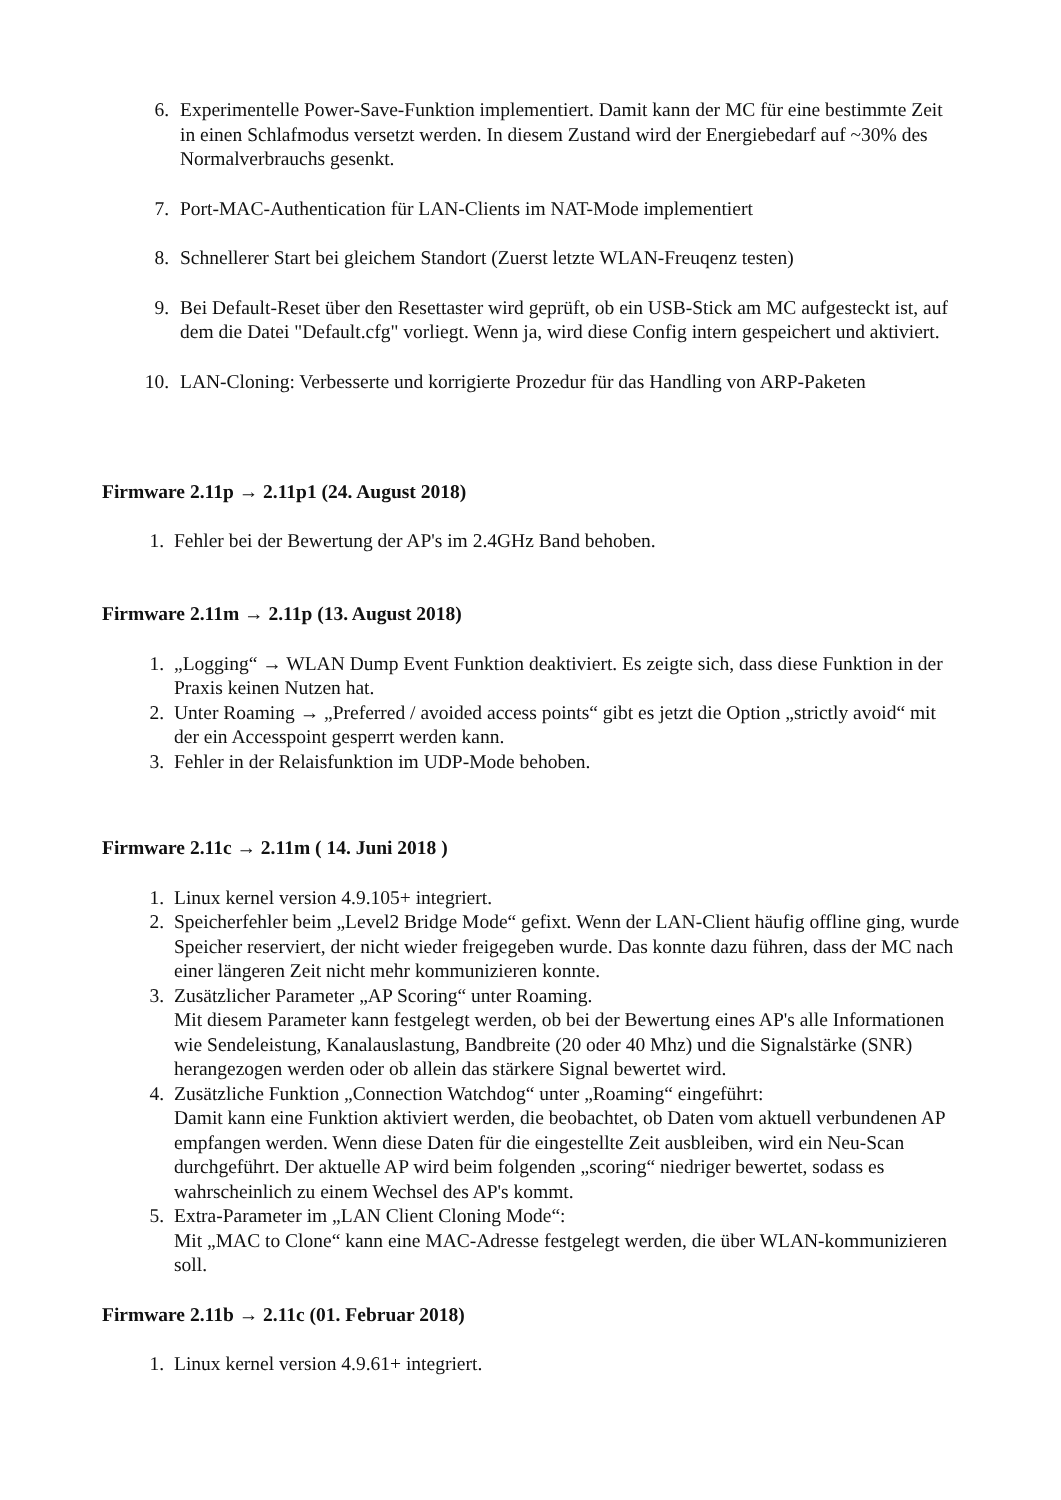6. Experimentelle Power-Save-Funktion implementiert. Damit kann der MC für eine bestimmte Zeit in einen Schlafmodus versetzt werden. In diesem Zustand wird der Energiebedarf auf ~30% des Normalverbrauchs gesenkt.
7. Port-MAC-Authentication für LAN-Clients im NAT-Mode implementiert
8. Schnellerer Start bei gleichem Standort (Zuerst letzte WLAN-Freuqenz testen)
9. Bei Default-Reset über den Resettaster wird geprüft, ob ein USB-Stick am MC aufgesteckt ist, auf dem die Datei "Default.cfg" vorliegt. Wenn ja, wird diese Config intern gespeichert und aktiviert.
10. LAN-Cloning: Verbesserte und korrigierte Prozedur für das Handling von ARP-Paketen
Firmware 2.11p → 2.11p1 (24. August 2018)
1. Fehler bei der Bewertung der AP's im 2.4GHz Band behoben.
Firmware 2.11m → 2.11p (13. August 2018)
1. „Logging“ → WLAN Dump Event Funktion deaktiviert. Es zeigte sich, dass diese Funktion in der Praxis keinen Nutzen hat.
2. Unter Roaming → „Preferred / avoided access points“ gibt es jetzt die Option „strictly avoid“ mit der ein Accesspoint gesperrt werden kann.
3. Fehler in der Relaisfunktion im UDP-Mode behoben.
Firmware 2.11c → 2.11m ( 14. Juni 2018 )
1. Linux kernel version 4.9.105+ integriert.
2. Speicherfehler beim „Level2 Bridge Mode“ gefixt. Wenn der LAN-Client häufig offline ging, wurde Speicher reserviert, der nicht wieder freigegeben wurde. Das konnte dazu führen, dass der MC nach einer längeren Zeit nicht mehr kommunizieren konnte.
3. Zusätzlicher Parameter „AP Scoring“ unter Roaming.
Mit diesem Parameter kann festgelegt werden, ob bei der Bewertung eines AP's alle Informationen wie Sendeleistung, Kanalauslastung, Bandbreite (20 oder 40 Mhz) und die Signalstärke (SNR) herangezogen werden oder ob allein das stärkere Signal bewertet wird.
4. Zusätzliche Funktion „Connection Watchdog“ unter „Roaming“ eingeführt:
Damit kann eine Funktion aktiviert werden, die beobachtet, ob Daten vom aktuell verbundenen AP empfangen werden. Wenn diese Daten für die eingestellte Zeit ausbleiben, wird ein Neu-Scan durchgeführt. Der aktuelle AP wird beim folgenden „scoring“ niedriger bewertet, sodass es wahrscheinlich zu einem Wechsel des AP's kommt.
5. Extra-Parameter im „LAN Client Cloning Mode“:
Mit „MAC to Clone“ kann eine MAC-Adresse festgelegt werden, die über WLAN-kommunizieren soll.
Firmware 2.11b → 2.11c (01. Februar 2018)
1. Linux kernel version 4.9.61+ integriert.